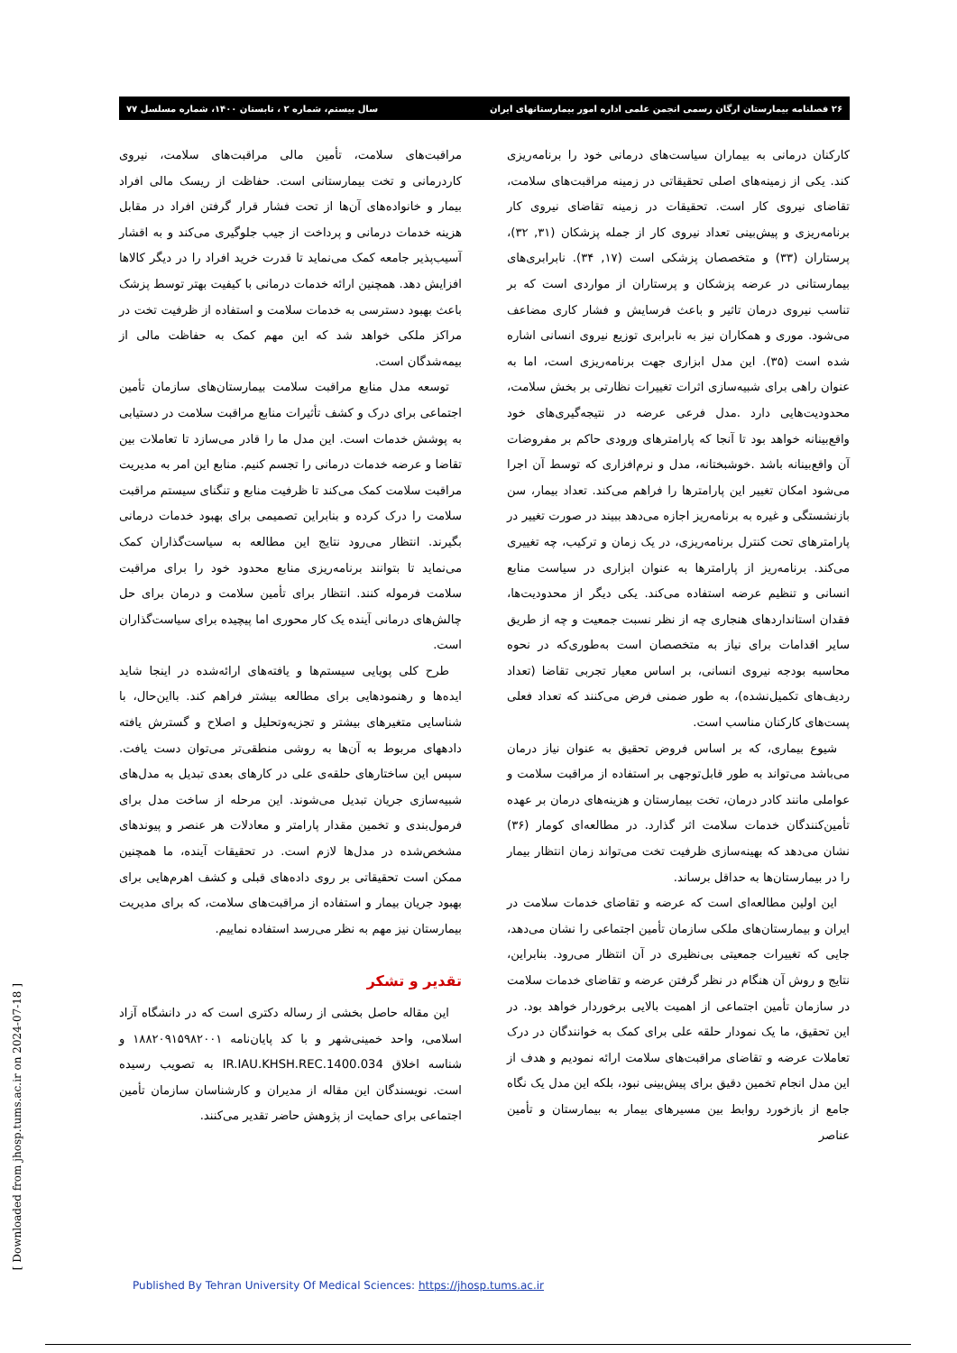۲۶ فصلنامه بیمارستان ارگان رسمی انجمن علمی اداره امور بیمارستانهای ایران سال بیستم، شماره ۲ ، تابستان ۱۴۰۰، شماره مسلسل ۷۷
کارکنان درمانی به بیماران سیاست‌های درمانی خود را برنامه‌ریزی کند. یکی از زمینه‌های اصلی تحقیقاتی در زمینه مراقبت‌های سلامت، تقاضای نیروی کار است. تحقیقات در زمینه تقاضای نیروی کار برنامه‌ریزی و پیش‌بینی تعداد نیروی کار از جمله پزشکان (۳۱, ۳۲)، پرستاران (۳۳) و متخصصان پزشکی است (۱۷, ۳۴). نابرابری‌های بیمارستانی در عرضه پزشکان و پرستاران از مواردی است که بر تناسب نیروی درمان تاثیر و باعث فرسایش و فشار کاری مضاعف می‌شود. موری و همکاران نیز به نابرابری توزیع نیروی انسانی اشاره شده است (۳۵). این مدل ابزاری جهت برنامه‌ریزی است، اما به عنوان راهی برای شبیه‌سازی اثرات تغییرات نظارتی بر بخش سلامت، محدودیت‌هایی دارد .مدل فرعی عرضه در نتیجه‌گیری‌های خود واقع‌بینانه خواهد بود تا آنجا که پارامترهای ورودی حاکم بر مفروضات آن واقع‌بینانه باشد .خوشبختانه، مدل و نرم‌افزاری که توسط آن اجرا می‌شود امکان تغییر این پارامترها را فراهم می‌کند. تعداد بیمار، سن بازنشستگی و غیره به برنامه‌ریز اجازه می‌دهد ببیند در صورت تغییر در پارامترهای تحت کنترل برنامه‌ریزی، در یک زمان و ترکیب، چه تغییری می‌کند. برنامه‌ریز از پارامترها به عنوان ابزاری در سیاست منابع انسانی و تنظیم عرضه استفاده می‌کند. یکی دیگر از محدودیت‌ها، فقدان استانداردهای هنجاری چه از نظر نسبت جمعیت و چه از طریق سایر اقدامات برای نیاز به متخصصان است به‌طوری‌که در نحوه محاسبه بودجه نیروی انسانی، بر اساس معیار تجربی تقاضا (تعداد ردیف‌های تکمیل‌نشده)، به طور ضمنی فرض می‌کنند که تعداد فعلی پست‌های کارکنان مناسب است.
شیوع بیماری، که بر اساس فروض تحقیق به عنوان نیاز درمان می‌باشد می‌تواند به طور قابل‌توجهی بر استفاده از مراقبت سلامت و عواملی مانند کادر درمان، تخت بیمارستان و هزینه‌های درمان بر عهده تأمین‌کنندگان خدمات سلامت اثر گذارد. در مطالعه‌ای کومار (۳۶) نشان می‌دهد که بهینه‌سازی ظرفیت تخت می‌تواند زمان انتظار بیمار را در بیمارستان‌ها به حداقل برساند.
این اولین مطالعه‌ای است که عرضه و تقاضای خدمات سلامت در ایران و بیمارستان‌های ملکی سازمان تأمین اجتماعی را نشان می‌دهد، جایی که تغییرات جمعیتی بی‌نظیری در آن انتظار می‌رود. بنابراین، نتایج و روش آن هنگام در نظر گرفتن عرضه و تقاضای خدمات سلامت در سازمان تأمین اجتماعی از اهمیت بالایی برخوردار خواهد بود. در این تحقیق، ما یک نمودار حلقه علی برای کمک به خوانندگان در درک تعاملات عرضه و تقاضای مراقبت‌های سلامت ارائه نمودیم و هدف از این مدل انجام تخمین دقیق برای پیش‌بینی نبود، بلکه این مدل یک نگاه جامع از بازخورد روابط بین مسیرهای بیمار به بیمارستان و تأمین عناصر
مراقبت‌های سلامت، تأمین مالی مراقبت‌های سلامت، نیروی کاردرمانی و تخت بیمارستانی است. حفاظت از ریسک مالی افراد بیمار و خانواده‌های آن‌ها از تحت فشار قرار گرفتن افراد در مقابل هزینه خدمات درمانی و پرداخت از جیب جلوگیری می‌کند و به اقشار آسیب‌پذیر جامعه کمک می‌نماید تا قدرت خرید افراد را در دیگر کالاها افزایش دهد. همچنین ارائه خدمات درمانی با کیفیت بهتر توسط پزشک باعث بهبود دسترسی به خدمات سلامت و استفاده از ظرفیت تخت در مراکز ملکی خواهد شد که این مهم کمک به حفاظت مالی از بیمه‌شدگان است.
توسعه مدل منابع مراقبت سلامت بیمارستان‌های سازمان تأمین اجتماعی برای درک و کشف تأثیرات منابع مراقبت سلامت در دستیابی به پوشش خدمات است. این مدل ما را قادر می‌سازد تا تعاملات بین تقاضا و عرضه خدمات درمانی را تجسم کنیم. منابع این امر به مدیریت مراقبت سلامت کمک می‌کند تا ظرفیت منابع و تنگنای سیستم مراقبت سلامت را درک کرده و بنابراین تصمیمی برای بهبود خدمات درمانی بگیرند. انتظار می‌رود نتایج این مطالعه به سیاست‌گذاران کمک می‌نماید تا بتوانند برنامه‌ریزی منابع محدود خود را برای مراقبت سلامت فرموله کنند. انتظار برای تأمین سلامت و درمان برای حل چالش‌های درمانی آینده یک کار محوری اما پیچیده برای سیاست‌گذاران است.
طرح کلی پویایی سیستم‌ها و یافته‌های ارائه‌شده در اینجا شاید ایده‌ها و رهنمودهایی برای مطالعه بیشتر فراهم کند. بااین‌حال، با شناسایی متغیرهای بیشتر و تجزیه‌وتحلیل و اصلاح و گسترش یافته دادههای مربوط به آن‌ها به روشی منطقی‌تر می‌توان دست یافت. سپس این ساختارهای حلقه‌ی علی در کارهای بعدی تبدیل به مدل‌های شبیه‌سازی جریان تبدیل می‌شوند. این مرحله از ساخت مدل برای فرمول‌بندی و تخمین مقدار پارامتر و معادلات هر عنصر و پیوندهای مشخص‌شده در مدل‌ها لازم است. در تحقیقات آینده، ما همچنین ممکن است تحقیقاتی بر روی داده‌های قبلی و کشف اهرم‌هایی برای بهبود جریان بیمار و استفاده از مراقبت‌های سلامت، که برای مدیریت بیمارستان نیز مهم به نظر می‌رسد استفاده نماییم.
تقدیر و تشکر
این مقاله حاصل بخشی از رساله دکتری است که در دانشگاه آزاد اسلامی، واحد خمینی‌شهر و با کد پایان‌نامه ۱۸۸۲۰۹۱۵۹۸۲۰۰۱ و شناسه اخلاق IR.IAU.KHSH.REC.1400.034 به تصویب رسیده است. نویسندگان این مقاله از مدیران و کارشناسان سازمان تأمین اجتماعی برای حمایت از پژوهش حاضر تقدیر می‌کنند.
[ Downloaded from jhosp.tums.ac.ir on 2024-07-18 ]
Published By Tehran University Of Medical Sciences: https://jhosp.tums.ac.ir